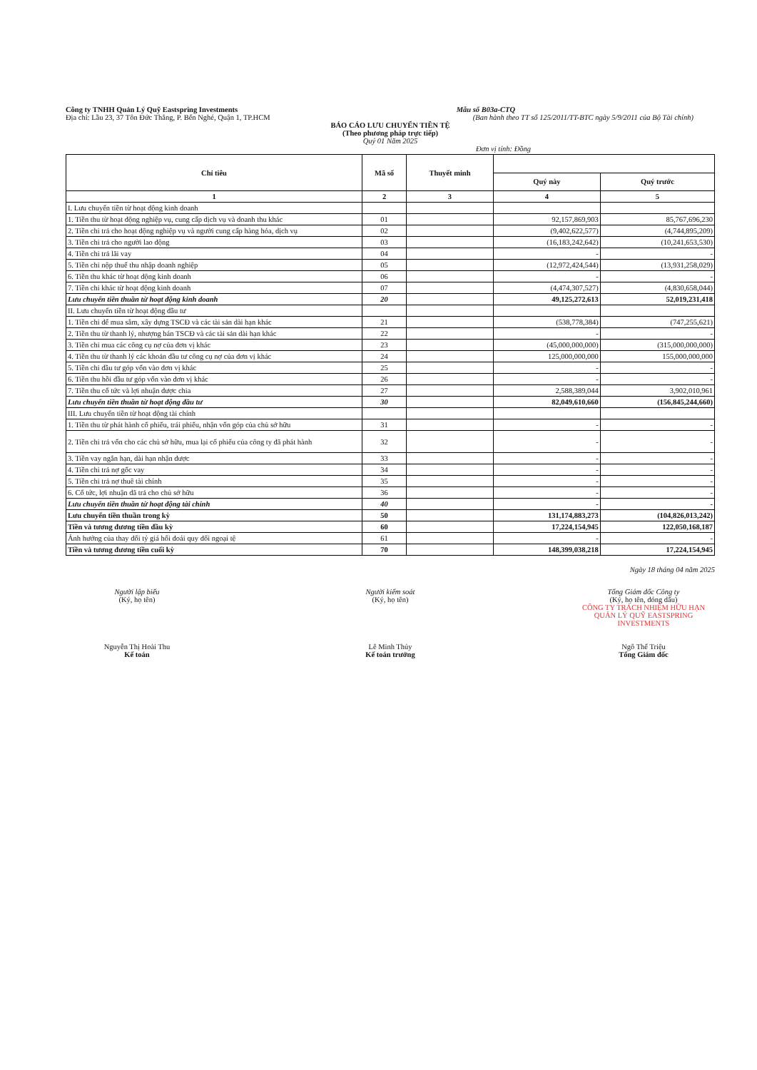Công ty TNHH Quản Lý Quỹ Eastspring Investments Mẫu số B03a-CTQ
Địa chỉ: Lầu 23, 37 Tôn Đức Thắng, P. Bến Nghé, Quận 1, TP.HCM (Ban hành theo TT số 125/2011/TT-BTC ngày 5/9/2011 của Bộ Tài chính)
BÁO CÁO LƯU CHUYỂN TIỀN TỆ
(Theo phương pháp trực tiếp)
Quý 01 Năm 2025
Đơn vị tính: Đồng
| Chỉ tiêu | Mã số | Thuyết minh | | |
| --- | --- | --- | --- | --- |
| | | | Quý này | Quý trước |
| 1 | 2 | 3 | 4 | 5 |
| I. Lưu chuyển tiền từ hoạt động kinh doanh | | | | |
| 1. Tiền thu từ hoạt động nghiệp vụ, cung cấp dịch vụ và doanh thu khác | 01 | | 92,157,869,903 | 85,767,696,230 |
| 2. Tiền chi trả cho hoạt động nghiệp vụ và người cung cấp hàng hóa, dịch vụ | 02 | | (9,402,622,577) | (4,744,895,209) |
| 3. Tiền chi trả cho người lao động | 03 | | (16,183,242,642) | (10,241,653,530) |
| 4. Tiền chi trả lãi vay | 04 | | - | - |
| 5. Tiền chi nộp thuế thu nhập doanh nghiệp | 05 | | (12,972,424,544) | (13,931,258,029) |
| 6. Tiền thu khác từ hoạt động kinh doanh | 06 | | - | - |
| 7. Tiền chi khác từ hoạt động kinh doanh | 07 | | (4,474,307,527) | (4,830,658,044) |
| Lưu chuyển tiền thuần từ hoạt động kinh doanh | 20 | | 49,125,272,613 | 52,019,231,418 |
| II. Lưu chuyển tiền từ hoạt động đầu tư | | | | |
| 1. Tiền chi để mua sắm, xây dựng TSCĐ và các tài sản dài hạn khác | 21 | | (538,778,384) | (747,255,621) |
| 2. Tiền thu từ thanh lý, nhượng bán TSCĐ và các tài sản dài hạn khác | 22 | | - | - |
| 3. Tiền chi mua các công cụ nợ của đơn vị khác | 23 | | (45,000,000,000) | (315,000,000,000) |
| 4. Tiền thu từ thanh lý các khoản đầu tư công cụ nợ của đơn vị khác | 24 | | 125,000,000,000 | 155,000,000,000 |
| 5. Tiền chi đầu tư góp vốn vào đơn vị khác | 25 | | - | - |
| 6. Tiền thu hồi đầu tư góp vốn vào đơn vị khác | 26 | | - | - |
| 7. Tiền thu cổ tức và lợi nhuận được chia | 27 | | 2,588,389,044 | 3,902,010,961 |
| Lưu chuyển tiền thuần từ hoạt động đầu tư | 30 | | 82,049,610,660 | (156,845,244,660) |
| III. Lưu chuyển tiền từ hoạt động tài chính | | | | |
| 1. Tiền thu từ phát hành cổ phiếu, trái phiếu, nhận vốn góp của chủ sở hữu | 31 | | - | - |
| 2. Tiền chi trả vốn cho các chủ sở hữu, mua lại cổ phiếu của công ty đã phát hành | 32 | | - | - |
| 3. Tiền vay ngắn hạn, dài hạn nhận được | 33 | | - | - |
| 4. Tiền chi trả nợ gốc vay | 34 | | - | - |
| 5. Tiền chi trả nợ thuê tài chính | 35 | | - | - |
| 6. Cổ tức, lợi nhuận đã trả cho chủ sở hữu | 36 | | - | - |
| Lưu chuyển tiền thuần từ hoạt động tài chính | 40 | | - | - |
| Lưu chuyển tiền thuần trong kỳ | 50 | | 131,174,883,273 | (104,826,013,242) |
| Tiền và tương đương tiền đầu kỳ | 60 | | 17,224,154,945 | 122,050,168,187 |
| Ảnh hưởng của thay đổi tỷ giá hối đoái quy đổi ngoại tệ | 61 | | - | - |
| Tiền và tương đương tiền cuối kỳ | 70 | | 148,399,038,218 | 17,224,154,945 |
Ngày 18 tháng 04 năm 2025
Người lập biểu
(Ký, họ tên)
Nguyễn Thị Hoài Thu
Kế toán
Người kiểm soát
(Ký, họ tên)
Lê Minh Thủy
Kế toán trưởng
Tổng Giám đốc Công ty
(Ký, họ tên, đóng dấu)
CÔNG TY TRÁCH NHIỆM HỮU HẠN QUẢN LÝ QUỸ EASTSPRING INVESTMENTS
Ngô Thế Triệu
Tổng Giám đốc